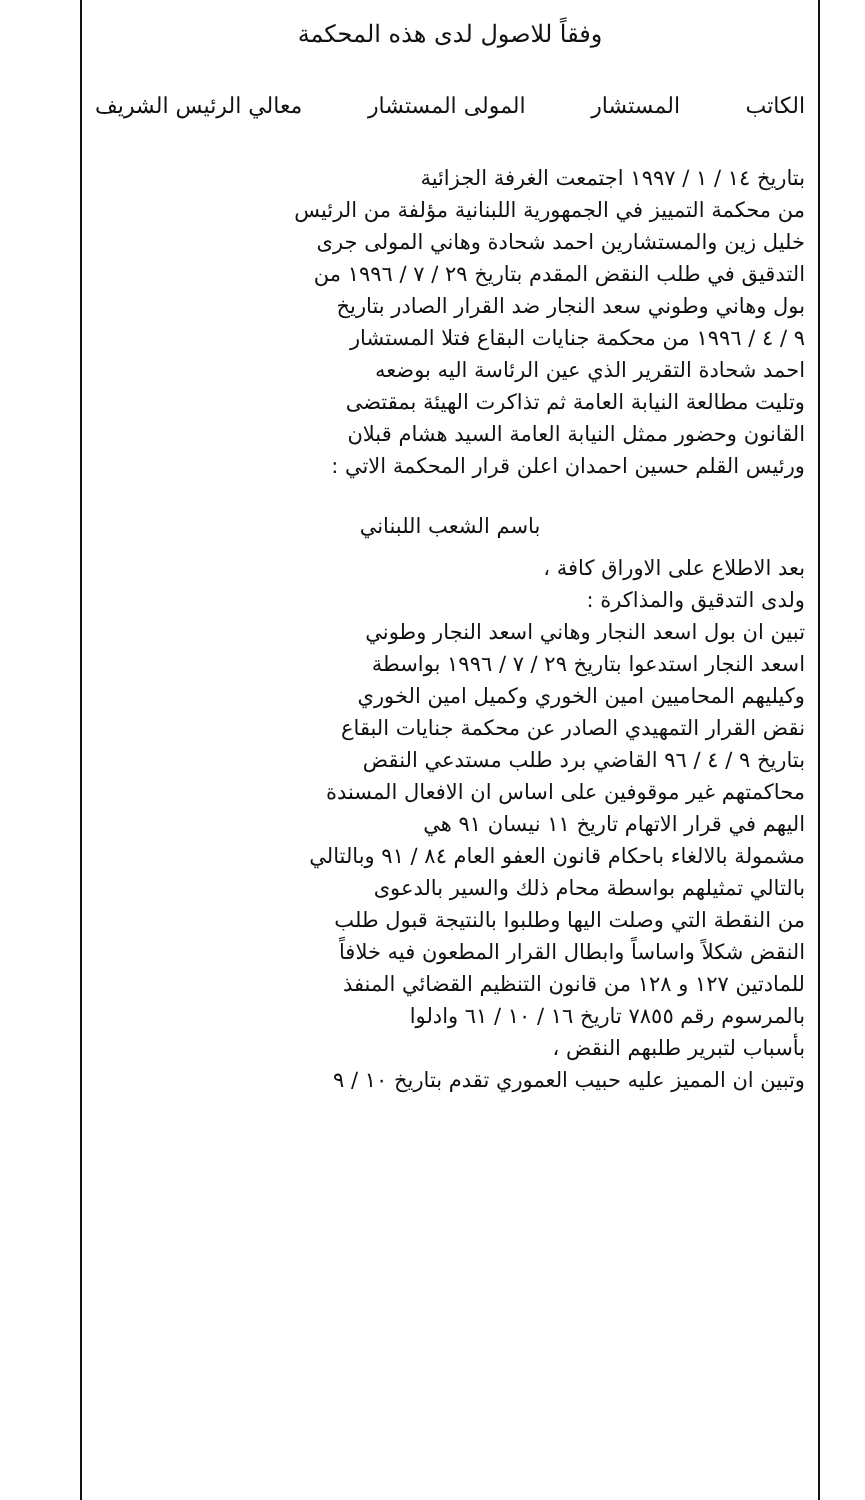وفقاً للاصول لدى هذه المحكمة
الكاتب المستشار المولى المستشار معالي الرئيس الشريف
بتاريخ ١٤ / ١ / ١٩٩٧ اجتمعت الغرفة الجزائية
من محكمة التمييز في الجمهورية اللبنانية مؤلفة من الرئيس
خليل زين والمستشارين احمد شحادة وهاني المولى جرى
التدقيق في طلب النقض المقدم بتاريخ ٢٩ / ٧ / ١٩٩٦ من
بول وهاني وطوني سعد النجار ضد القرار الصادر بتاريخ
٩ / ٤ / ١٩٩٦ من محكمة جنايات البقاع فتلا المستشار
احمد شحادة التقرير الذي عين الرئاسة اليه بوضعه
وتليت مطالعة النيابة العامة ثم تذاكرت الهيئة بمقتضى
القانون وحضور ممثل النيابة العامة السيد هشام قبلان
ورئيس القلم حسين احمدان اعلن قرار المحكمة الاتي :
باسم الشعب اللبناني
بعد الاطلاع على الاوراق كافة ،
ولدى التدقيق والمذاكرة :
تبين ان بول اسعد النجار وهاني اسعد النجار وطوني
اسعد النجار استدعوا بتاريخ ٢٩ / ٧ / ١٩٩٦ بواسطة
وكيليهم المحاميين امين الخوري وكميل امين الخوري
نقض القرار التمهيدي الصادر عن محكمة جنايات البقاع
بتاريخ ٩ / ٤ / ٩٦ القاضي برد طلب مستدعي النقض
محاكمتهم غير موقوفين على اساس ان الافعال المسندة
اليهم في قرار الاتهام تاريخ ١١ نيسان ٩١ هي
مشمولة بالالغاء باحكام قانون العفو العام ٨٤ / ٩١ وبالتالي
بالتالي تمثيلهم بواسطة محام ذلك والسير بالدعوى
من النقطة التي وصلت اليها وطلبوا بالنتيجة قبول طلب
النقض شكلاً واساساً وابطال القرار المطعون فيه خلافاً
للمادتين ١٢٧ و ١٢٨ من قانون التنظيم القضائي المنفذ
بالمرسوم رقم ٧٨٥٥ تاريخ ١٦ / ١٠ / ٦١ وادلوا
بأسباب لتبرير طلبهم النقض ،
وتبين ان المميز عليه حبيب العموري تقدم بتاريخ ١٠ / ٩